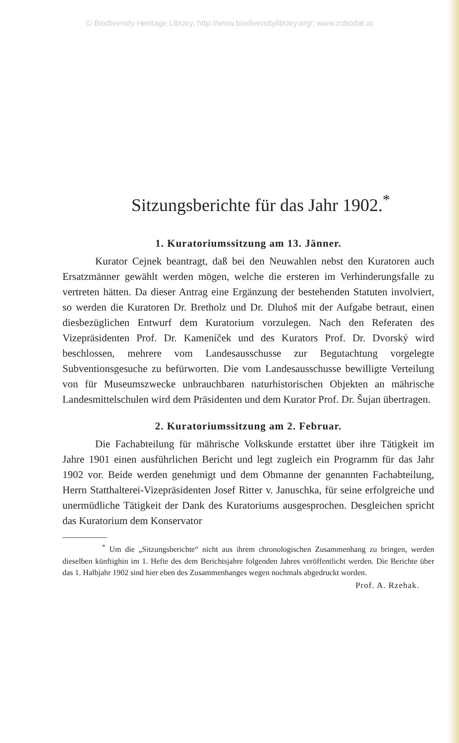© Biodiversity Heritage Library, http://www.biodiversitylibrary.org/; www.zobodat.at
Sitzungsberichte für das Jahr 1902.<sup>*</sup>
1. Kuratoriumssitzung am 13. Jänner.
Kurator Cejnek beantragt, daß bei den Neuwahlen nebst den Kuratoren auch Ersatzmänner gewählt werden mögen, welche die ersteren im Verhinderungsfalle zu vertreten hätten. Da dieser Antrag eine Ergänzung der bestehenden Statuten involviert, so werden die Kuratoren Dr. Bretholz und Dr. Dluhoš mit der Aufgabe betraut, einen diesbezüglichen Entwurf dem Kuratorium vorzulegen. Nach den Referaten des Vizepräsidenten Prof. Dr. Kameníček und des Kurators Prof. Dr. Dvorský wird beschlossen, mehrere vom Landesausschusse zur Begutachtung vorgelegte Subventionsgesuche zu befürworten. Die vom Landesausschusse bewilligte Verteilung von für Museumszwecke unbrauchbaren naturhistorischen Objekten an mährische Landesmittelschulen wird dem Präsidenten und dem Kurator Prof. Dr. Šujan übertragen.
2. Kuratoriumssitzung am 2. Februar.
Die Fachabteilung für mährische Volkskunde erstattet über ihre Tätigkeit im Jahre 1901 einen ausführlichen Bericht und legt zugleich ein Programm für das Jahr 1902 vor. Beide werden genehmigt und dem Obmanne der genannten Fachabteilung, Herrn Statthalterei-Vizepräsidenten Josef Ritter v. Januschka, für seine erfolgreiche und unermüdliche Tätigkeit der Dank des Kuratoriums ausgesprochen. Desgleichen spricht das Kuratorium dem Konservator
<sup>*</sup> Um die „Sitzungsberichte“ nicht aus ihrem chronologischen Zusammenhang zu bringen, werden dieselben künftighin im 1. Hefte des dem Berichtsjahre folgenden Jahres veröffentlicht werden. Die Berichte über das 1. Halbjahr 1902 sind hier eben des Zusammenhanges wegen nochmals abgedruckt worden.
Prof. A. Rzehak.